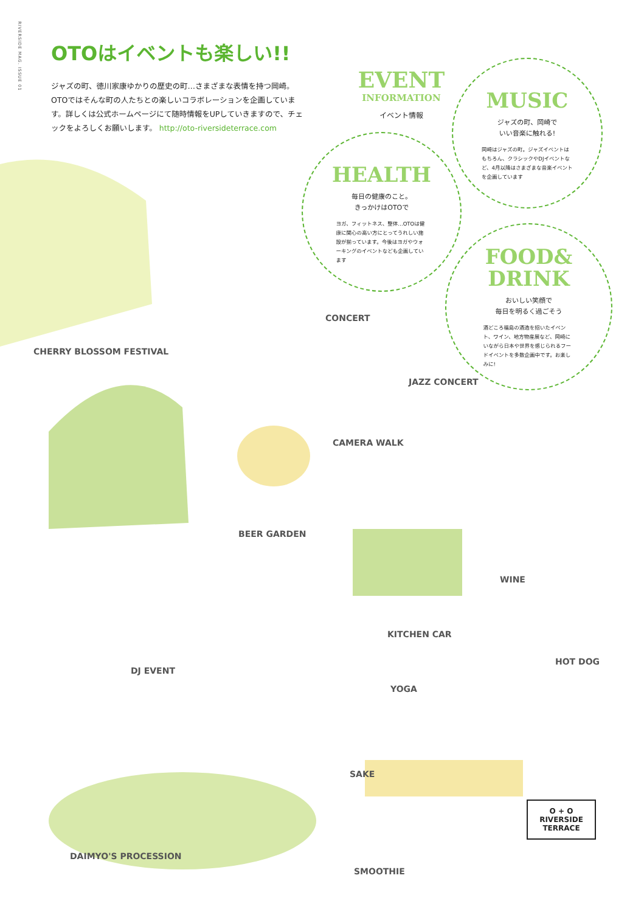RIVERSIDE MAG. ISSUE 01
OTOはイベントも楽しい!!
ジャズの町、徳川家康ゆかりの歴史の町…さまざまな表情を持つ岡崎。OTOではそんな町の人たちとの楽しいコラボレーションを企画しています。詳しくは公式ホームページにて随時情報をUPしていきますので、チェックをよろしくお願いします。 http://oto-riversideterrace.com
EVENT
INFORMATION
イベント情報
MUSIC
ジャズの町、岡崎で
いい音楽に触れる!
岡崎はジャズの町。ジャズイベントはもちろん、クラシックやDJイベントなど、4月以降はさまざまな音楽イベントを企画しています
HEALTH
毎日の健康のこと。
きっかけはOTOで
ヨガ、フィットネス、整体…OTOは健康に関心の高い方にとってうれしい施設が揃っています。今後はヨガやウォーキングのイベントなども企画しています
FOOD&
DRINK
おいしい笑顔で
毎日を明るく過ごそう
酒どころ福島の酒造を招いたイベント、ワイン、地方物産展など、岡崎にいながら日本や世界を感じられるフードイベントを多数企画中です。お楽しみに!
CHERRY BLOSSOM FESTIVAL
CONCERT
JAZZ CONCERT
CAMERA WALK
BEER GARDEN
DJ EVENT
KITCHEN CAR
WINE
HOT DOG
YOGA
SAKE
DAIMYO'S PROCESSION
SMOOTHIE
O + O
RIVERSIDE
TERRACE